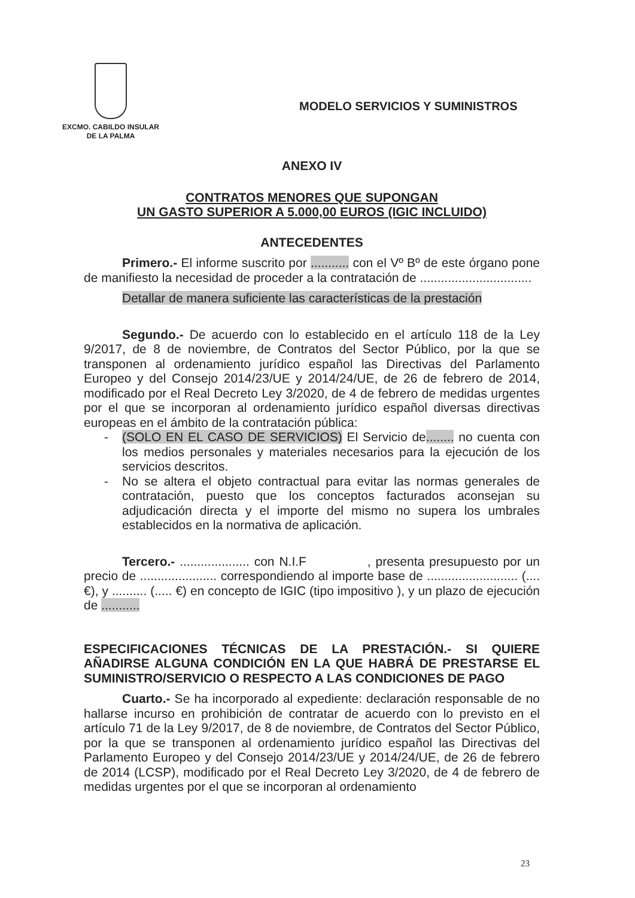EXCMO. CABILDO INSULAR
DE LA PALMA
MODELO SERVICIOS Y SUMINISTROS
ANEXO IV
CONTRATOS MENORES QUE SUPONGAN
UN GASTO SUPERIOR A 5.000,00 EUROS (IGIC INCLUIDO)
ANTECEDENTES
Primero.- El informe suscrito por ........... con el Vº Bº de este órgano pone de manifiesto la necesidad de proceder a la contratación de ................................
Detallar de manera suficiente las características de la prestación
Segundo.- De acuerdo con lo establecido en el artículo 118 de la Ley 9/2017, de 8 de noviembre, de Contratos del Sector Público, por la que se transponen al ordenamiento jurídico español las Directivas del Parlamento Europeo y del Consejo 2014/23/UE y 2014/24/UE, de 26 de febrero de 2014, modificado por el Real Decreto Ley 3/2020, de 4 de febrero de medidas urgentes por el que se incorporan al ordenamiento jurídico español diversas directivas europeas en el ámbito de la contratación pública:
- (SOLO EN EL CASO DE SERVICIOS) El Servicio de........ no cuenta con los medios personales y materiales necesarios para la ejecución de los servicios descritos.
- No se altera el objeto contractual para evitar las normas generales de contratación, puesto que los conceptos facturados aconsejan su adjudicación directa y el importe del mismo no supera los umbrales establecidos en la normativa de aplicación.
Tercero.- .................... con N.I.F , presenta presupuesto por un precio de ...................... correspondiendo al importe base de .......................... (.... €), y .......... (..... €) en concepto de IGIC (tipo impositivo ), y un plazo de ejecución de ...........
ESPECIFICACIONES TÉCNICAS DE LA PRESTACIÓN.- SI QUIERE AÑADIRSE ALGUNA CONDICIÓN EN LA QUE HABRÁ DE PRESTARSE EL SUMINISTRO/SERVICIO O RESPECTO A LAS CONDICIONES DE PAGO
Cuarto.- Se ha incorporado al expediente: declaración responsable de no hallarse incurso en prohibición de contratar de acuerdo con lo previsto en el artículo 71 de la Ley 9/2017, de 8 de noviembre, de Contratos del Sector Público, por la que se transponen al ordenamiento jurídico español las Directivas del Parlamento Europeo y del Consejo 2014/23/UE y 2014/24/UE, de 26 de febrero de 2014 (LCSP), modificado por el Real Decreto Ley 3/2020, de 4 de febrero de medidas urgentes por el que se incorporan al ordenamiento
23